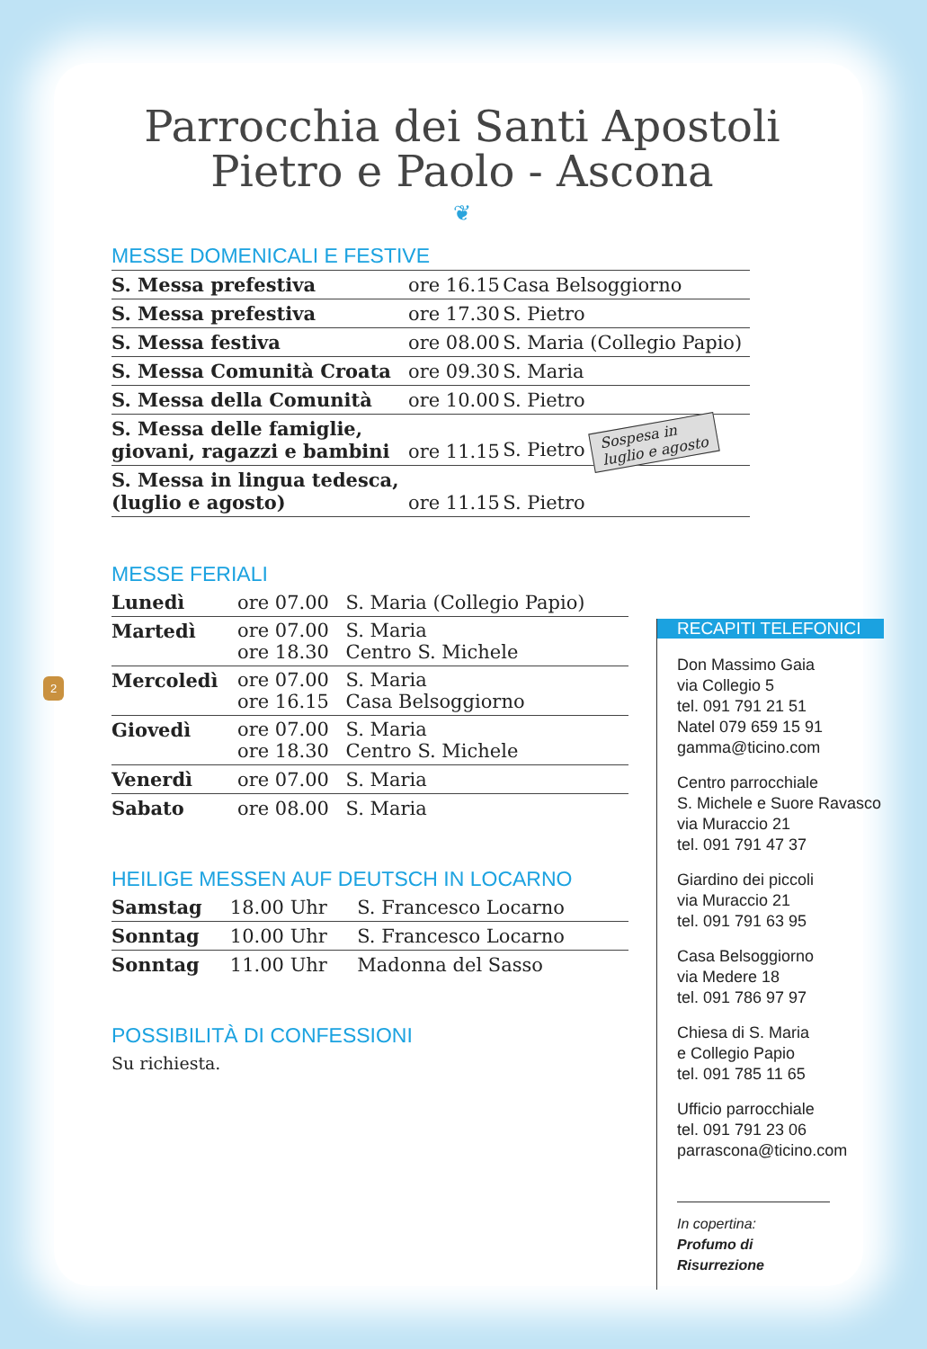2
Parrocchia dei Santi Apostoli
Pietro e Paolo - Ascona
❦
MESSE DOMENICALI E FESTIVE
| S. Messa prefestiva | ore 16.15 | Casa Belsoggiorno |
| S. Messa prefestiva | ore 17.30 | S. Pietro |
| S. Messa festiva | ore 08.00 | S. Maria (Collegio Papio) |
| S. Messa Comunità Croata | ore 09.30 | S. Maria |
| S. Messa della Comunità | ore 10.00 | S. Pietro |
| S. Messa delle famiglie, giovani, ragazzi e bambini | ore 11.15 | S. Pietro Sospesa in luglio e agosto |
| S. Messa in lingua tedesca, (luglio e agosto) | ore 11.15 | S. Pietro |
MESSE FERIALI
| Lunedì | ore 07.00 | S. Maria (Collegio Papio) |
| Martedì | ore 07.00 ore 18.30 | S. Maria Centro S. Michele |
| Mercoledì | ore 07.00 ore 16.15 | S. Maria Casa Belsoggiorno |
| Giovedì | ore 07.00 ore 18.30 | S. Maria Centro S. Michele |
| Venerdì | ore 07.00 | S. Maria |
| Sabato | ore 08.00 | S. Maria |
HEILIGE MESSEN AUF DEUTSCH IN LOCARNO
| Samstag | 18.00 Uhr | S. Francesco Locarno |
| Sonntag | 10.00 Uhr | S. Francesco Locarno |
| Sonntag | 11.00 Uhr | Madonna del Sasso |
POSSIBILITÀ DI CONFESSIONI
Su richiesta.
RECAPITI TELEFONICI
Don Massimo Gaia
via Collegio 5
tel. 091 791 21 51
Natel 079 659 15 91
gamma@ticino.com
Centro parrocchiale
S. Michele e Suore Ravasco
via Muraccio 21
tel. 091 791 47 37
Giardino dei piccoli
via Muraccio 21
tel. 091 791 63 95
Casa Belsoggiorno
via Medere 18
tel. 091 786 97 97
Chiesa di S. Maria
e Collegio Papio
tel. 091 785 11 65
Ufficio parrocchiale
tel. 091 791 23 06
parrascona@ticino.com
In copertina:
Profumo di Risurrezione